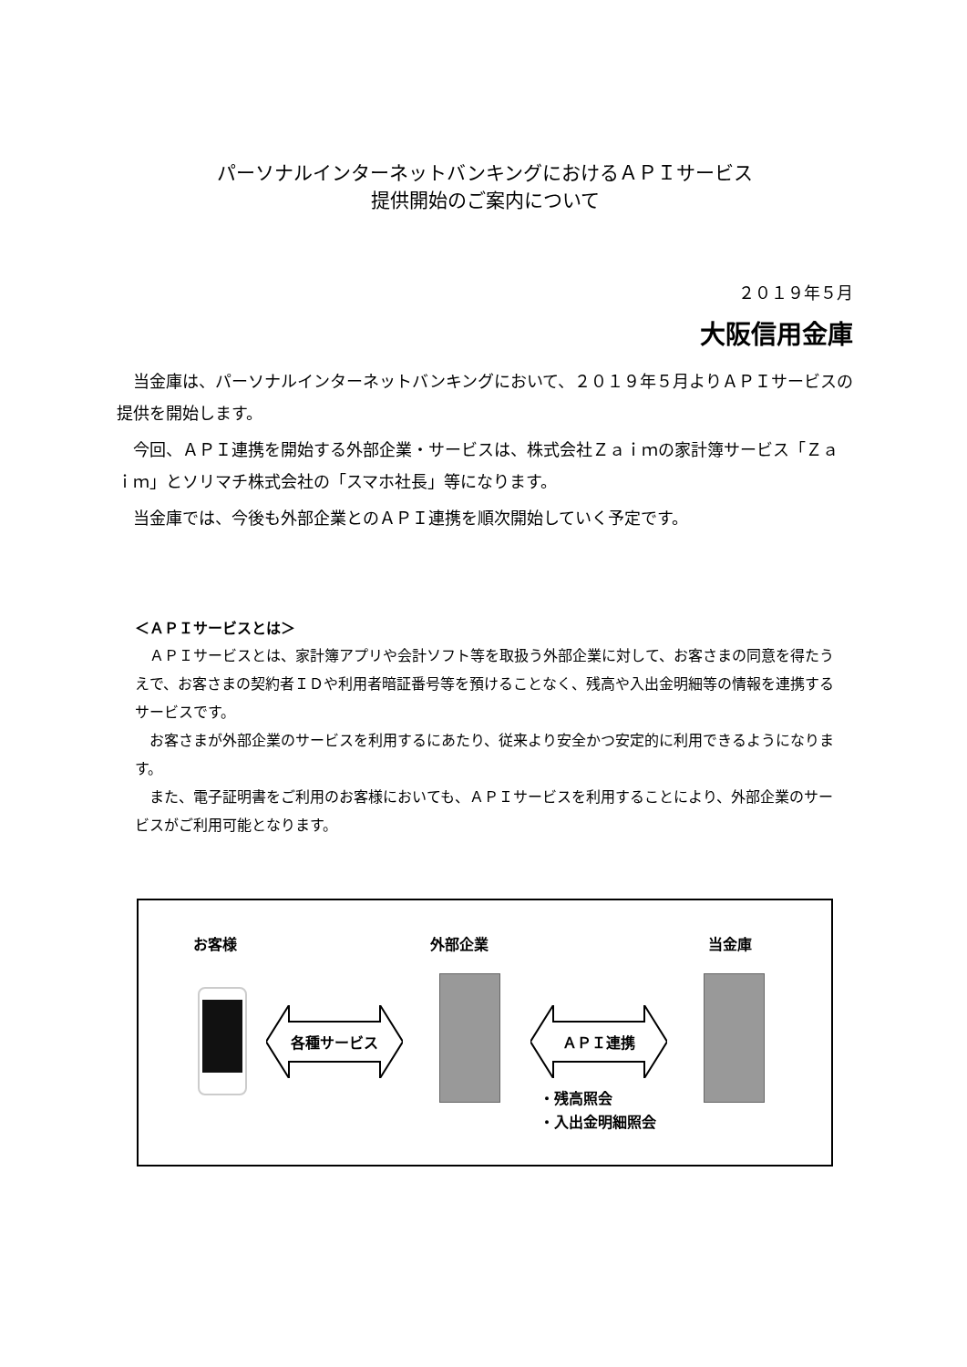パーソナルインターネットバンキングにおけるＡＰＩサービス
提供開始のご案内について
２０１９年５月
大阪信用金庫
当金庫は、パーソナルインターネットバンキングにおいて、２０１９年５月よりＡＰＩサービスの提供を開始します。
今回、ＡＰＩ連携を開始する外部企業・サービスは、株式会社Ｚａｉｍの家計簿サービス「Ｚａｉｍ」とソリマチ株式会社の「スマホ社長」等になります。
当金庫では、今後も外部企業とのＡＰＩ連携を順次開始していく予定です。
＜ＡＰＩサービスとは＞
ＡＰＩサービスとは、家計簿アプリや会計ソフト等を取扱う外部企業に対して、お客さまの同意を得たうえで、お客さまの契約者ＩＤや利用者暗証番号等を預けることなく、残高や入出金明細等の情報を連携するサービスです。
お客さまが外部企業のサービスを利用するにあたり、従来より安全かつ安定的に利用できるようになります。
また、電子証明書をご利用のお客様においても、ＡＰＩサービスを利用することにより、外部企業のサービスがご利用可能となります。
お客様 外部企業 当金庫
各種サービス ＡＰＩ連携
・残高照会
・入出金明細照会